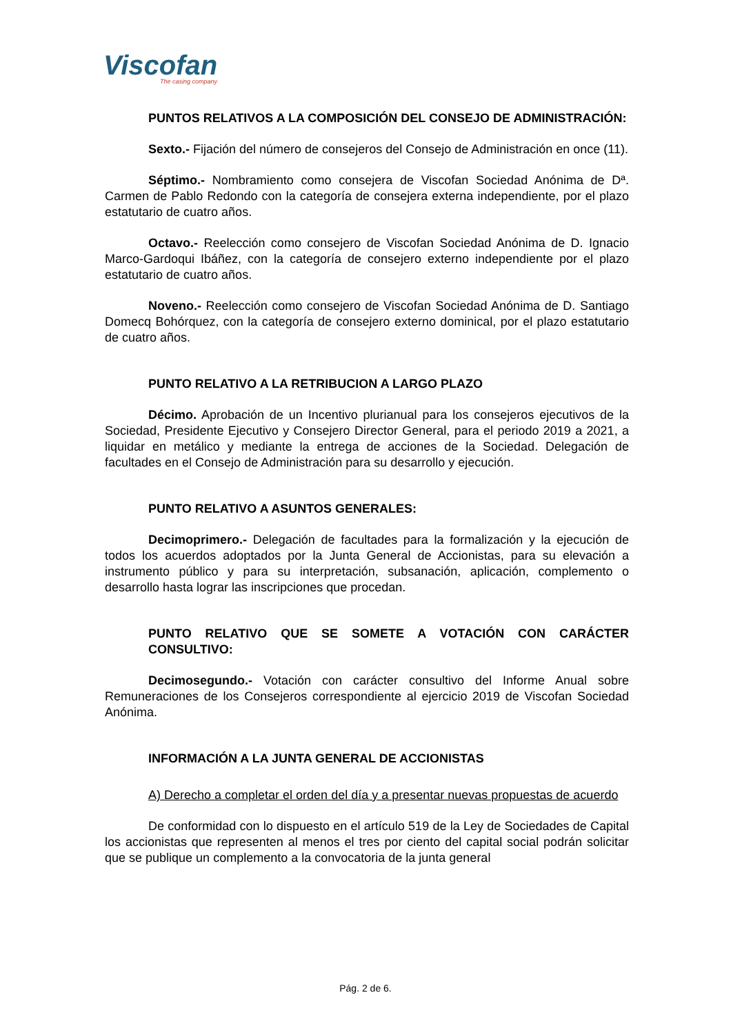Viscofan
The casing company
PUNTOS RELATIVOS A LA COMPOSICIÓN DEL CONSEJO DE ADMINISTRACIÓN:
Sexto.- Fijación del número de consejeros del Consejo de Administración en once (11).
Séptimo.- Nombramiento como consejera de Viscofan Sociedad Anónima de Dª. Carmen de Pablo Redondo con la categoría de consejera externa independiente, por el plazo estatutario de cuatro años.
Octavo.- Reelección como consejero de Viscofan Sociedad Anónima de D. Ignacio Marco-Gardoqui Ibáñez, con la categoría de consejero externo independiente por el plazo estatutario de cuatro años.
Noveno.- Reelección como consejero de Viscofan Sociedad Anónima de D. Santiago Domecq Bohórquez, con la categoría de consejero externo dominical, por el plazo estatutario de cuatro años.
PUNTO RELATIVO A LA RETRIBUCION A LARGO PLAZO
Décimo. Aprobación de un Incentivo plurianual para los consejeros ejecutivos de la Sociedad, Presidente Ejecutivo y Consejero Director General, para el periodo 2019 a 2021, a liquidar en metálico y mediante la entrega de acciones de la Sociedad. Delegación de facultades en el Consejo de Administración para su desarrollo y ejecución.
PUNTO RELATIVO A ASUNTOS GENERALES:
Decimoprimero.- Delegación de facultades para la formalización y la ejecución de todos los acuerdos adoptados por la Junta General de Accionistas, para su elevación a instrumento público y para su interpretación, subsanación, aplicación, complemento o desarrollo hasta lograr las inscripciones que procedan.
PUNTO RELATIVO QUE SE SOMETE A VOTACIÓN CON CARÁCTER CONSULTIVO:
Decimosegundo.- Votación con carácter consultivo del Informe Anual sobre Remuneraciones de los Consejeros correspondiente al ejercicio 2019 de Viscofan Sociedad Anónima.
INFORMACIÓN A LA JUNTA GENERAL DE ACCIONISTAS
A) Derecho a completar el orden del día y a presentar nuevas propuestas de acuerdo
De conformidad con lo dispuesto en el artículo 519 de la Ley de Sociedades de Capital los accionistas que representen al menos el tres por ciento del capital social podrán solicitar que se publique un complemento a la convocatoria de la junta general
Pág. 2 de 6.